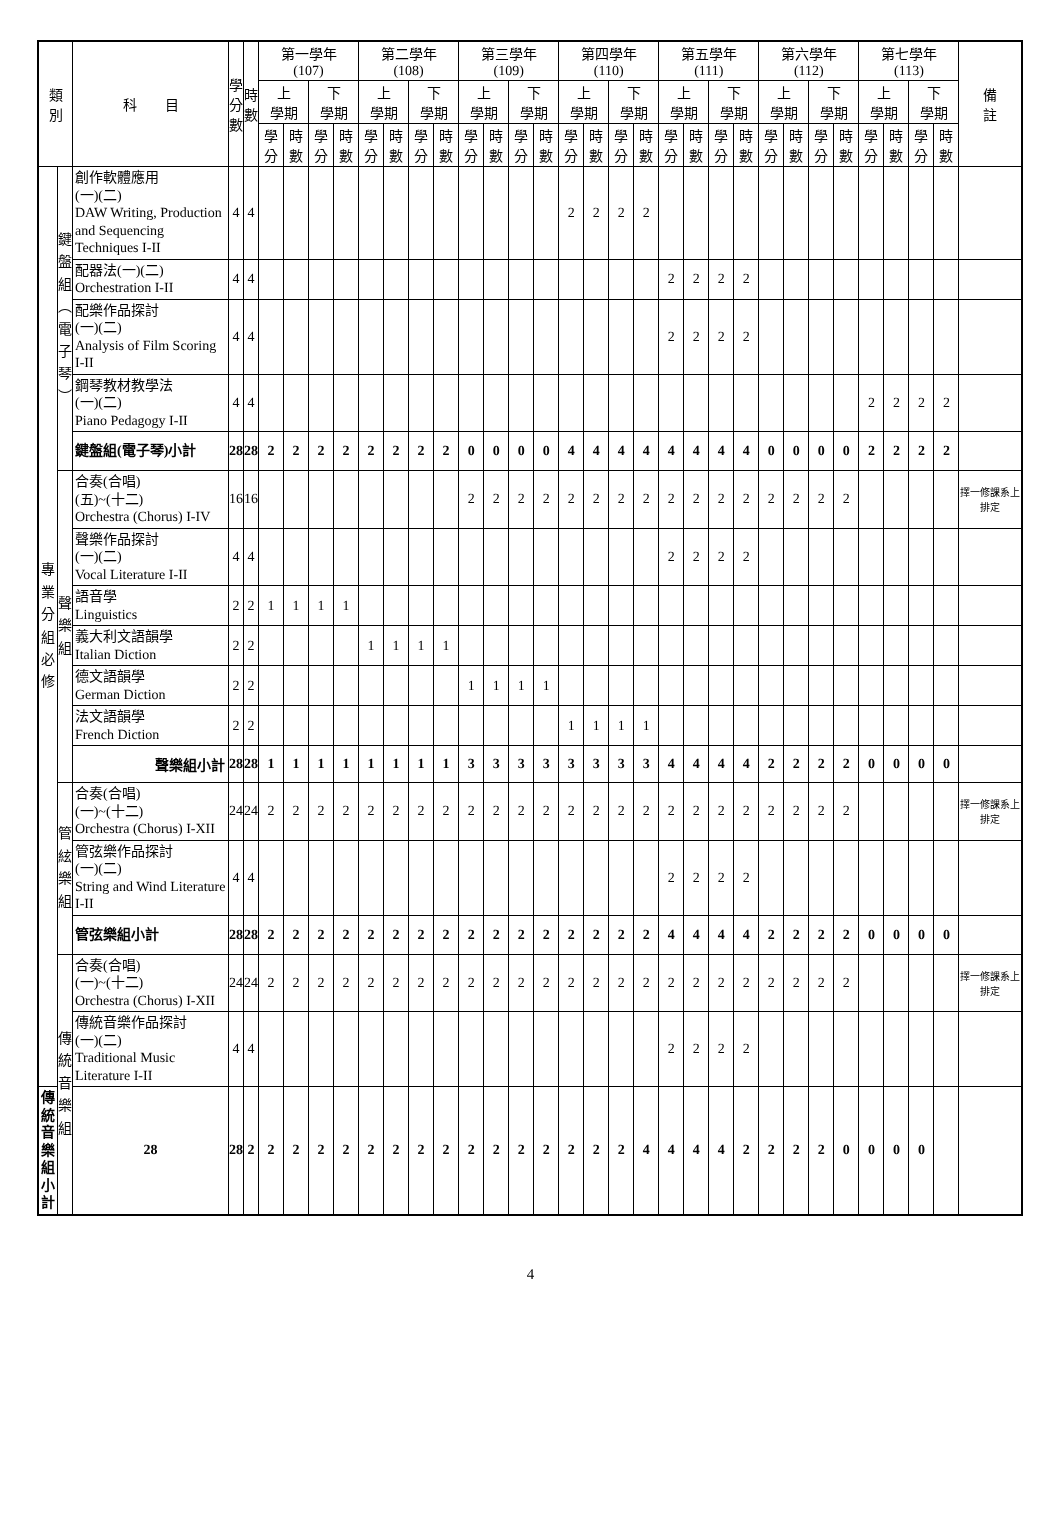| 類 別 | | 科 目 | 學 分 數 | 時 數 | 第一學年 (107) | | | | 第二學年 (108) | | | | 第三學年 (109) | | | | 第四學年 (110) | | | | 第五學年 (111) | | | | 第六學年 (112) | | | | 第七學年 (113) | | | | 備 註 |
| --- | --- | --- | --- | --- | --- | --- | --- | --- | --- | --- | --- | --- | --- | --- | --- | --- | --- | --- | --- | --- | --- | --- | --- | --- | --- | --- | --- | --- | --- | --- | --- | --- | --- |
| | | | | | 上 學期 | | 下 學期 | | 上 學期 | | 下 學期 | | 上 學期 | | 下 學期 | | 上 學期 | | 下 學期 | | 上 學期 | | 下 學期 | | 上 學期 | | 下 學期 | | 上 學期 | | 下 學期 | | |
| | | | | | 學分 | 時數 | 學分 | 時數 | 學分 | 時數 | 學分 | 時數 | 學分 | 時數 | 學分 | 時數 | 學分 | 時數 | 學分 | 時數 | 學分 | 時數 | 學分 | 時數 | 學分 | 時數 | 學分 | 時數 | 學分 | 時數 | 學分 | 時數 | |
| 專 業 分 組 必 修 | 鍵 盤 組 ︵ 電 子 琴 ︶ | 創作軟體應用 (一)(二) DAW Writing, Production and Sequencing Techniques I-II | 4 | 4 | | | | | | | | | | | | | 2 | 2 | 2 | 2 | | | | | | | | | | | | | |
| | | 配器法(一)(二) Orchestration I-II | 4 | 4 | | | | | | | | | | | | | | | | | 2 | 2 | 2 | 2 | | | | | | | | | |
| | | 配樂作品探討 (一)(二) Analysis of Film Scoring I-II | 4 | 4 | | | | | | | | | | | | | | | | | 2 | 2 | 2 | 2 | | | | | | | | | |
| | | 鋼琴教材教學法 (一)(二) Piano Pedagogy I-II | 4 | 4 | | | | | | | | | | | | | | | | | | | | | | | | | 2 | 2 | 2 | 2 | |
| | | 鍵盤組(電子琴)小計 | 28 | 28 | 2 | 2 | 2 | 2 | 2 | 2 | 2 | 2 | 0 | 0 | 0 | 0 | 4 | 4 | 4 | 4 | 4 | 4 | 4 | 4 | 0 | 0 | 0 | 0 | 2 | 2 | 2 | 2 | |
| | 聲 樂 組 | 合奏(合唱) (五)~(十二) Orchestra (Chorus) I-IV | 16 | 16 | | | | | | | | | 2 | 2 | 2 | 2 | 2 | 2 | 2 | 2 | 2 | 2 | 2 | 2 | 2 | 2 | 2 | 2 | | | | | 擇一修課系上排定 |
| | | 聲樂作品探討 (一)(二) Vocal Literature I-II | 4 | 4 | | | | | | | | | | | | | | | | | 2 | 2 | 2 | 2 | | | | | | | | | |
| | | 語音學 Linguistics | 2 | 2 | 1 | 1 | 1 | 1 | | | | | | | | | | | | | | | | | | | | | | | | | |
| | | 義大利文語韻學 Italian Diction | 2 | 2 | | | | | 1 | 1 | 1 | 1 | | | | | | | | | | | | | | | | | | | | | |
| | | 德文語韻學 German Diction | 2 | 2 | | | | | | | | | 1 | 1 | 1 | 1 | | | | | | | | | | | | | | | | | |
| | | 法文語韻學 French Diction | 2 | 2 | | | | | | | | | | | | | 1 | 1 | 1 | 1 | | | | | | | | | | | | | |
| | | 聲樂組小計 | 28 | 28 | 1 | 1 | 1 | 1 | 1 | 1 | 1 | 1 | 3 | 3 | 3 | 3 | 3 | 3 | 3 | 3 | 4 | 4 | 4 | 4 | 2 | 2 | 2 | 2 | 0 | 0 | 0 | 0 | |
| | 管 絃 樂 組 | 合奏(合唱) (一)~(十二) Orchestra (Chorus) I-XII | 24 | 24 | 2 | 2 | 2 | 2 | 2 | 2 | 2 | 2 | 2 | 2 | 2 | 2 | 2 | 2 | 2 | 2 | 2 | 2 | 2 | 2 | 2 | 2 | 2 | 2 | | | | | 擇一修課系上排定 |
| | | 管弦樂作品探討 (一)(二) String and Wind Literature I-II | 4 | 4 | | | | | | | | | | | | | | | | | 2 | 2 | 2 | 2 | | | | | | | | | |
| | | 管弦樂組小計 | 28 | 28 | 2 | 2 | 2 | 2 | 2 | 2 | 2 | 2 | 2 | 2 | 2 | 2 | 2 | 2 | 2 | 2 | 4 | 4 | 4 | 4 | 2 | 2 | 2 | 2 | 0 | 0 | 0 | 0 | |
| | 傳 統 音 樂 組 | 合奏(合唱) (一)~(十二) Orchestra (Chorus) I-XII | 24 | 24 | 2 | 2 | 2 | 2 | 2 | 2 | 2 | 2 | 2 | 2 | 2 | 2 | 2 | 2 | 2 | 2 | 2 | 2 | 2 | 2 | 2 | 2 | 2 | 2 | | | | | 擇一修課系上排定 |
| | | 傳統音樂作品探討 (一)(二) Traditional Music Literature I-II | 4 | 4 | | | | | | | | | | | | | | | | | 2 | 2 | 2 | 2 | | | | | | | | | |
| 傳統音樂組小計 | | 28 | 28 | 2 | 2 | 2 | 2 | 2 | 2 | 2 | 2 | 2 | 2 | 2 | 2 | 2 | 2 | 2 | 2 | 4 | 4 | 4 | 4 | 2 | 2 | 2 | 2 | 0 | 0 | 0 | 0 | | |
4